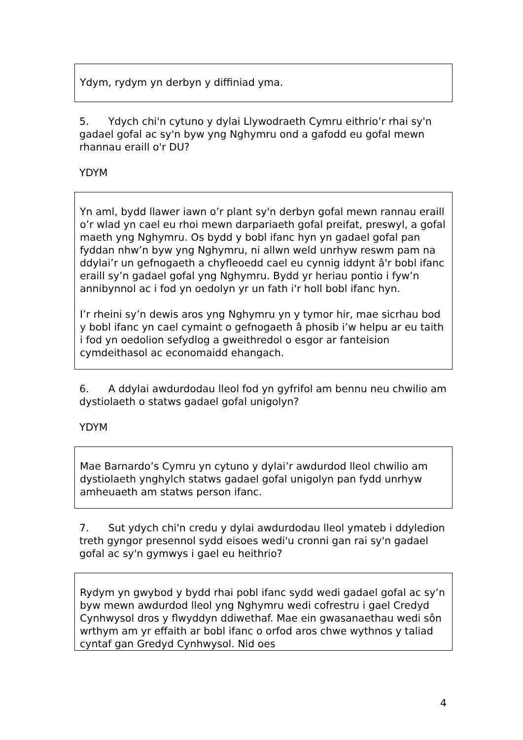Ydym, rydym yn derbyn y diffiniad yma.
5. Ydych chi'n cytuno y dylai Llywodraeth Cymru eithrio’r rhai sy'n gadael gofal ac sy'n byw yng Nghymru ond a gafodd eu gofal mewn rhannau eraill o'r DU?
YDYM
Yn aml, bydd llawer iawn o’r plant sy'n derbyn gofal mewn rannau eraill o’r wlad yn cael eu rhoi mewn darpariaeth gofal preifat, preswyl, a gofal maeth yng Nghymru. Os bydd y bobl ifanc hyn yn gadael gofal pan fyddan nhw’n byw yng Nghymru, ni allwn weld unrhyw reswm pam na ddylai’r un gefnogaeth a chyfleoedd cael eu cynnig iddynt â'r bobl ifanc eraill sy’n gadael gofal yng Nghymru. Bydd yr heriau pontio i fyw’n annibynnol ac i fod yn oedolyn yr un fath i'r holl bobl ifanc hyn.
I’r rheini sy’n dewis aros yng Nghymru yn y tymor hir, mae sicrhau bod y bobl ifanc yn cael cymaint o gefnogaeth â phosib i’w helpu ar eu taith i fod yn oedolion sefydlog a gweithredol o esgor ar fanteision cymdeithasol ac economaidd ehangach.
6. A ddylai awdurdodau lleol fod yn gyfrifol am bennu neu chwilio am dystiolaeth o statws gadael gofal unigolyn?
YDYM
Mae Barnardo’s Cymru yn cytuno y dylai’r awdurdod lleol chwilio am dystiolaeth ynghylch statws gadael gofal unigolyn pan fydd unrhyw amheuaeth am statws person ifanc.
7. Sut ydych chi'n credu y dylai awdurdodau lleol ymateb i ddyledion treth gyngor presennol sydd eisoes wedi'u cronni gan rai sy'n gadael gofal ac sy'n gymwys i gael eu heithrio?
Rydym yn gwybod y bydd rhai pobl ifanc sydd wedi gadael gofal ac sy’n byw mewn awdurdod lleol yng Nghymru wedi cofrestru i gael Credyd Cynhwysol dros y flwyddyn ddiwethaf. Mae ein gwasanaethau wedi sôn wrthym am yr effaith ar bobl ifanc o orfod aros chwe wythnos y taliad cyntaf gan Gredyd Cynhwysol. Nid oes
4